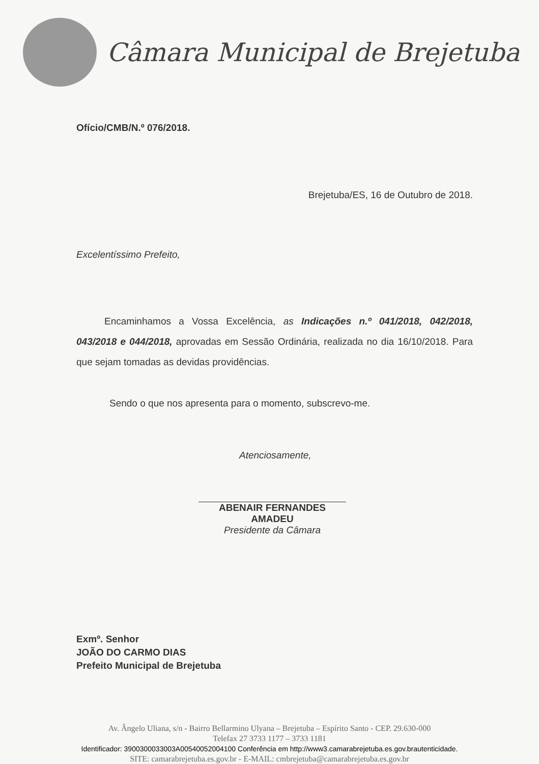Câmara Municipal de Brejetuba
Ofício/CMB/N.º 076/2018.
Brejetuba/ES, 16 de Outubro de 2018.
Excelentíssimo Prefeito,
Encaminhamos a Vossa Excelência, as Indicações n.º 041/2018, 042/2018, 043/2018 e 044/2018, aprovadas em Sessão Ordinária, realizada no dia 16/10/2018. Para que sejam tomadas as devidas providências.
Sendo o que nos apresenta para o momento, subscrevo-me.
Atenciosamente,
ABENAIR FERNANDES AMADEU
Presidente da Câmara
Exmº. Senhor
JOÃO DO CARMO DIAS
Prefeito Municipal de Brejetuba
Av. Ângelo Uliana, s/n - Bairro Bellarmino Ulyana – Brejetuba – Espírito Santo - CEP. 29.630-000
Telefax 27 3733 1177 – 3733 1181
Identificador: 3900300033003A00540052004100 Conferência em http://www3.camarabrejetuba.es.gov.brautenticidade.
SITE: camarabrejetuba.es.gov.br - E-MAIL: cmbrejetuba@camarabrejetuba.es.gov.br